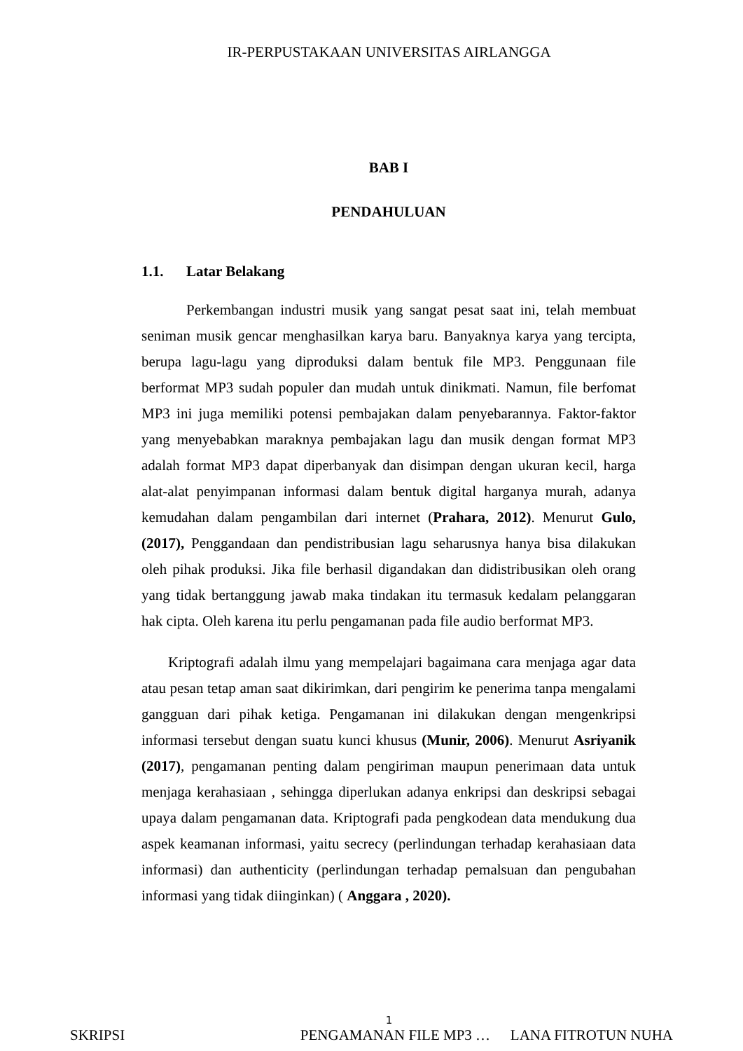IR-PERPUSTAKAAN UNIVERSITAS AIRLANGGA
BAB I
PENDAHULUAN
1.1. Latar Belakang
Perkembangan industri musik yang sangat pesat saat ini, telah membuat seniman musik gencar menghasilkan karya baru. Banyaknya karya yang tercipta, berupa lagu-lagu yang diproduksi dalam bentuk file MP3. Penggunaan file berformat MP3 sudah populer dan mudah untuk dinikmati. Namun, file berfomat MP3 ini juga memiliki potensi pembajakan dalam penyebarannya. Faktor-faktor yang menyebabkan maraknya pembajakan lagu dan musik dengan format MP3 adalah format MP3 dapat diperbanyak dan disimpan dengan ukuran kecil, harga alat-alat penyimpanan informasi dalam bentuk digital harganya murah, adanya kemudahan dalam pengambilan dari internet (Prahara, 2012). Menurut Gulo, (2017), Penggandaan dan pendistribusian lagu seharusnya hanya bisa dilakukan oleh pihak produksi. Jika file berhasil digandakan dan didistribusikan oleh orang yang tidak bertanggung jawab maka tindakan itu termasuk kedalam pelanggaran hak cipta. Oleh karena itu perlu pengamanan pada file audio berformat MP3.
Kriptografi adalah ilmu yang mempelajari bagaimana cara menjaga agar data atau pesan tetap aman saat dikirimkan, dari pengirim ke penerima tanpa mengalami gangguan dari pihak ketiga. Pengamanan ini dilakukan dengan mengenkripsi informasi tersebut dengan suatu kunci khusus (Munir, 2006). Menurut Asriyanik (2017), pengamanan penting dalam pengiriman maupun penerimaan data untuk menjaga kerahasiaan , sehingga diperlukan adanya enkripsi dan deskripsi sebagai upaya dalam pengamanan data. Kriptografi pada pengkodean data mendukung dua aspek keamanan informasi, yaitu secrecy (perlindungan terhadap kerahasiaan data informasi) dan authenticity (perlindungan terhadap pemalsuan dan pengubahan informasi yang tidak diinginkan) ( Anggara , 2020).
1
SKRIPSI PENGAMANAN FILE MP3 … LANA FITROTUN NUHA